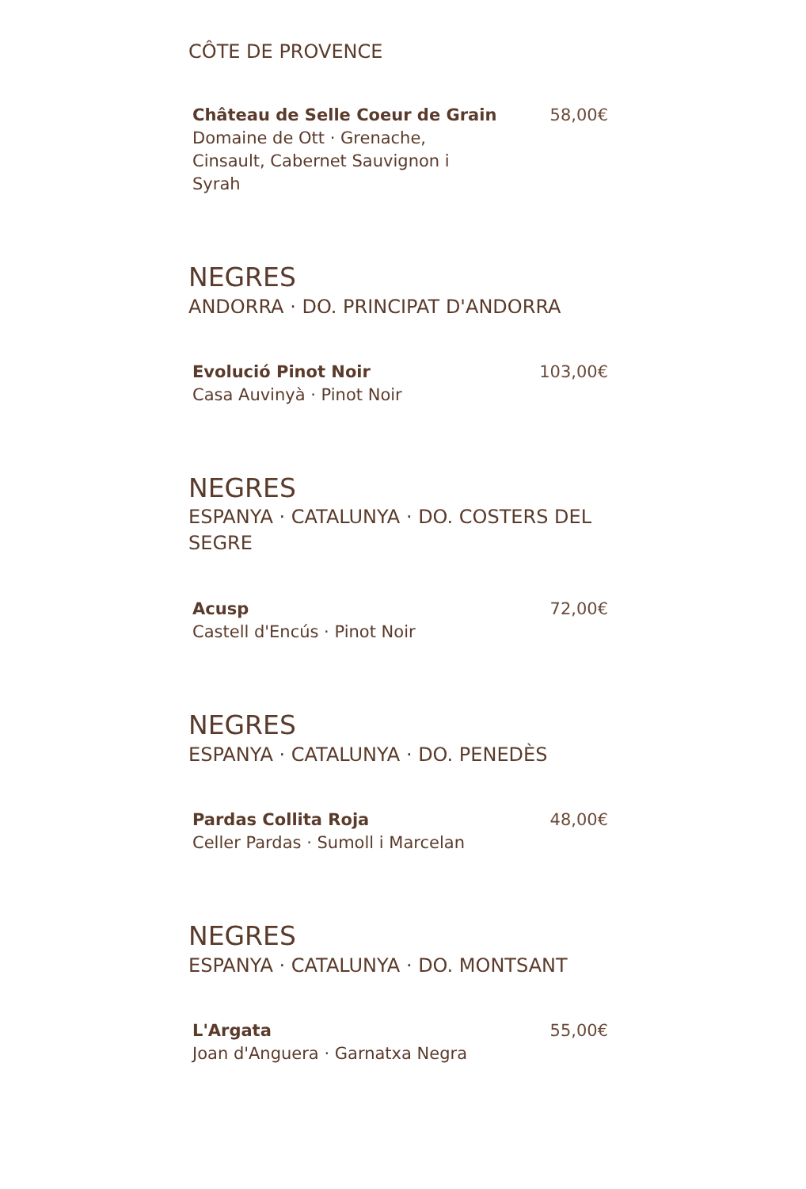CÔTE DE PROVENCE
Château de Selle Coeur de Grain
Domaine de Ott · Grenache, Cinsault, Cabernet Sauvignon i Syrah
58,00€
NEGRES
ANDORRA · DO. PRINCIPAT D'ANDORRA
Evolució Pinot Noir
Casa Auvinyà · Pinot Noir
103,00€
NEGRES
ESPANYA · CATALUNYA · DO. COSTERS DEL SEGRE
Acusp
Castell d'Encús · Pinot Noir
72,00€
NEGRES
ESPANYA · CATALUNYA · DO. PENEDÈS
Pardas Collita Roja
Celler Pardas · Sumoll i Marcelan
48,00€
NEGRES
ESPANYA · CATALUNYA · DO. MONTSANT
L'Argata
Joan d'Anguera · Garnatxa Negra
55,00€